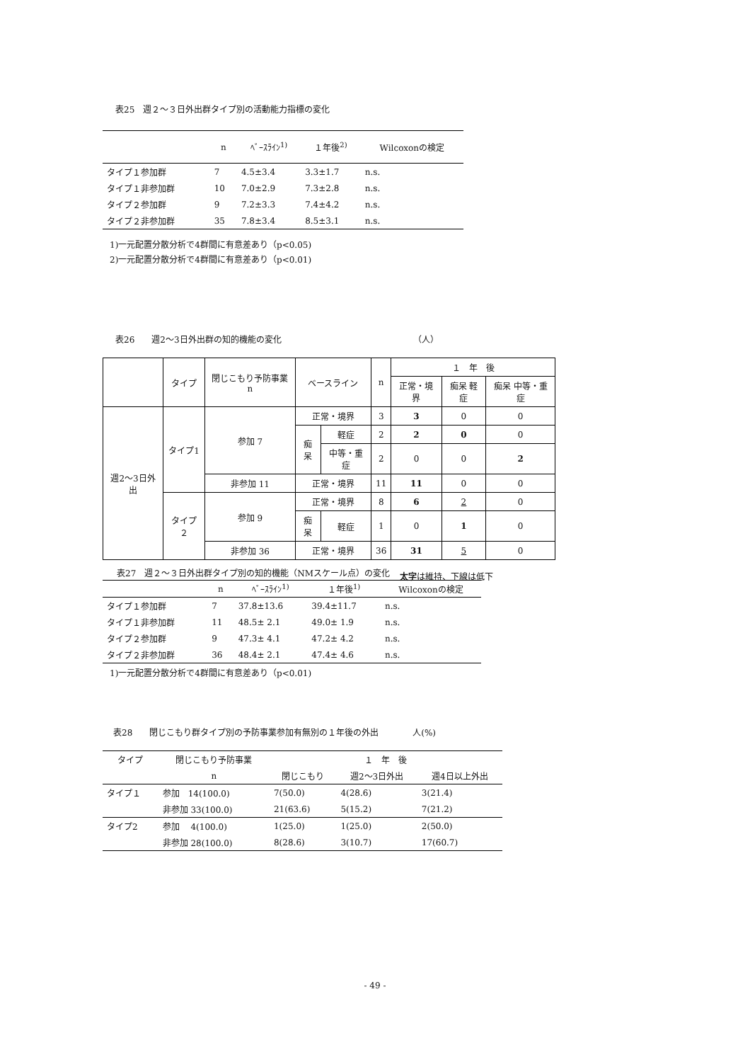表25　週２～３日外出群タイプ別の活動能力指標の変化
| | n | ﾍﾞｰｽﾗｲﾝ<sup>1)</sup> | １年後<sup>2)</sup> | Wilcoxonの検定 |
| --- | --- | --- | --- | --- |
| タイプ１参加群 | 7 | 4.5±3.4 | 3.3±1.7 | n.s. |
| タイプ１非参加群 | 10 | 7.0±2.9 | 7.3±2.8 | n.s. |
| タイプ２参加群 | 9 | 7.2±3.3 | 7.4±4.2 | n.s. |
| タイプ２非参加群 | 35 | 7.8±3.4 | 8.5±3.1 | n.s. |
1)一元配置分散分析で4群間に有意差あり（p<0.05)
2)一元配置分散分析で4群間に有意差あり（p<0.01)
表26　　週2～3日外出群の知的機能の変化　　　　　　　　　　　　　　　　（人）
| | タイプ | 閉じこもり予防事業 n | ベースライン | | n | １ 年 後 | | |
| --- | --- | --- | --- | --- | --- | --- | --- | --- |
| | | | | | | 正常・境界 | 痴呆 軽症 | 痴呆 中等・重症 |
| 週2～3日外出 | タイプ1 | 参加 7 | 正常・境界 | | 3 | 3 | 0 | 0 |
| | | | 痴呆 | 軽症 | 2 | 2 | 0 | 0 |
| | | | | 中等・重症 | 2 | 0 | 0 | 2 |
| | | 非参加 11 | 正常・境界 | | 11 | 11 | 0 | 0 |
| | タイプ２ | 参加 9 | 正常・境界 | | 8 | 6 | 2 | 0 |
| | | | 痴呆 | 軽症 | 1 | 0 | 1 | 0 |
| | | 非参加 36 | 正常・境界 | | 36 | 31 | 5 | 0 |
太字は維持、下線は低下
表27　週２～３日外出群タイプ別の知的機能（NMスケール点）の変化
| | n | ﾍﾞｰｽﾗｲﾝ<sup>1)</sup> | １年後<sup>1)</sup> | Wilcoxonの検定 |
| --- | --- | --- | --- | --- |
| タイプ１参加群 | 7 | 37.8±13.6 | 39.4±11.7 | n.s. |
| タイプ１非参加群 | 11 | 48.5± 2.1 | 49.0± 1.9 | n.s. |
| タイプ２参加群 | 9 | 47.3± 4.1 | 47.2± 4.2 | n.s. |
| タイプ２非参加群 | 36 | 48.4± 2.1 | 47.4± 4.6 | n.s. |
1)一元配置分散分析で4群間に有意差あり（p<0.01)
表28　　閉じこもり群タイプ別の予防事業参加有無別の１年後の外出　　　　人(%)
| タイプ | 閉じこもり予防事業 | １ 年 後 | | |
| --- | --- | --- | --- | --- |
| | n | 閉じこもり | 週2～3日外出 | 週4日以上外出 |
| タイプ１ | 参加 14(100.0) | 7(50.0) | 4(28.6) | 3(21.4) |
| | 非参加 33(100.0) | 21(63.6) | 5(15.2) | 7(21.2) |
| タイプ2 | 参加 4(100.0) | 1(25.0) | 1(25.0) | 2(50.0) |
| | 非参加 28(100.0) | 8(28.6) | 3(10.7) | 17(60.7) |
- 49 -